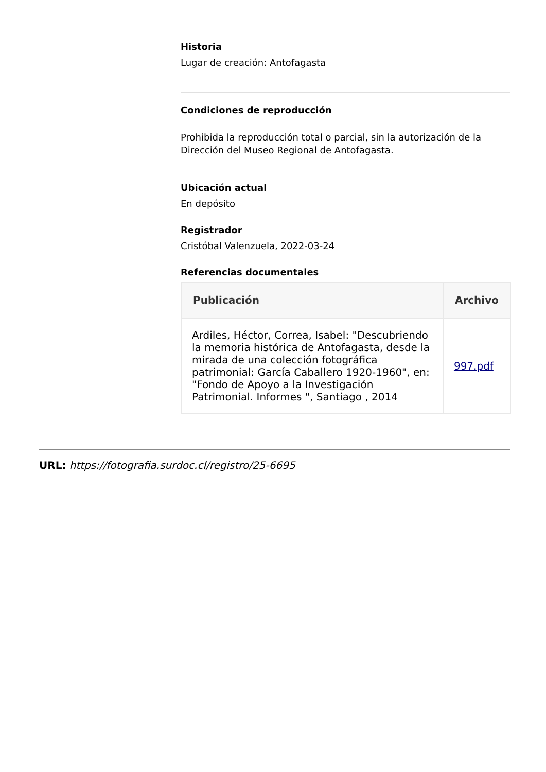Historia
Lugar de creación: Antofagasta
Condiciones de reproducción
Prohibida la reproducción total o parcial, sin la autorización de la Dirección del Museo Regional de Antofagasta.
Ubicación actual
En depósito
Registrador
Cristóbal Valenzuela, 2022-03-24
Referencias documentales
| Publicación | Archivo |
| --- | --- |
| Ardiles, Héctor, Correa, Isabel: "Descubriendo la memoria histórica de Antofagasta, desde la mirada de una colección fotográfica patrimonial: García Caballero 1920-1960", en: "Fondo de Apoyo a la Investigación Patrimonial. Informes ", Santiago , 2014 | 997.pdf |
URL: https://fotografia.surdoc.cl/registro/25-6695